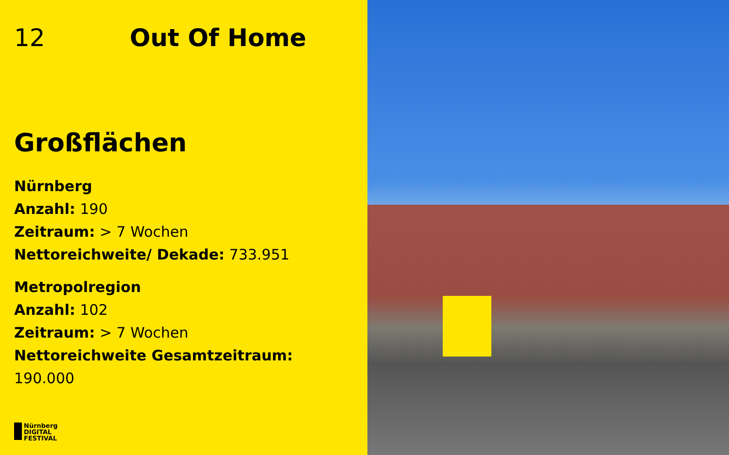12 Out Of Home
Großflächen
Nürnberg
Anzahl: 190
Zeitraum: > 7 Wochen
Nettoreichweite/ Dekade: 733.951
Metropolregion
Anzahl: 102
Zeitraum: > 7 Wochen
Nettoreichweite Gesamtzeitraum:
190.000
Nürnberg
DIGITAL
FESTIVAL